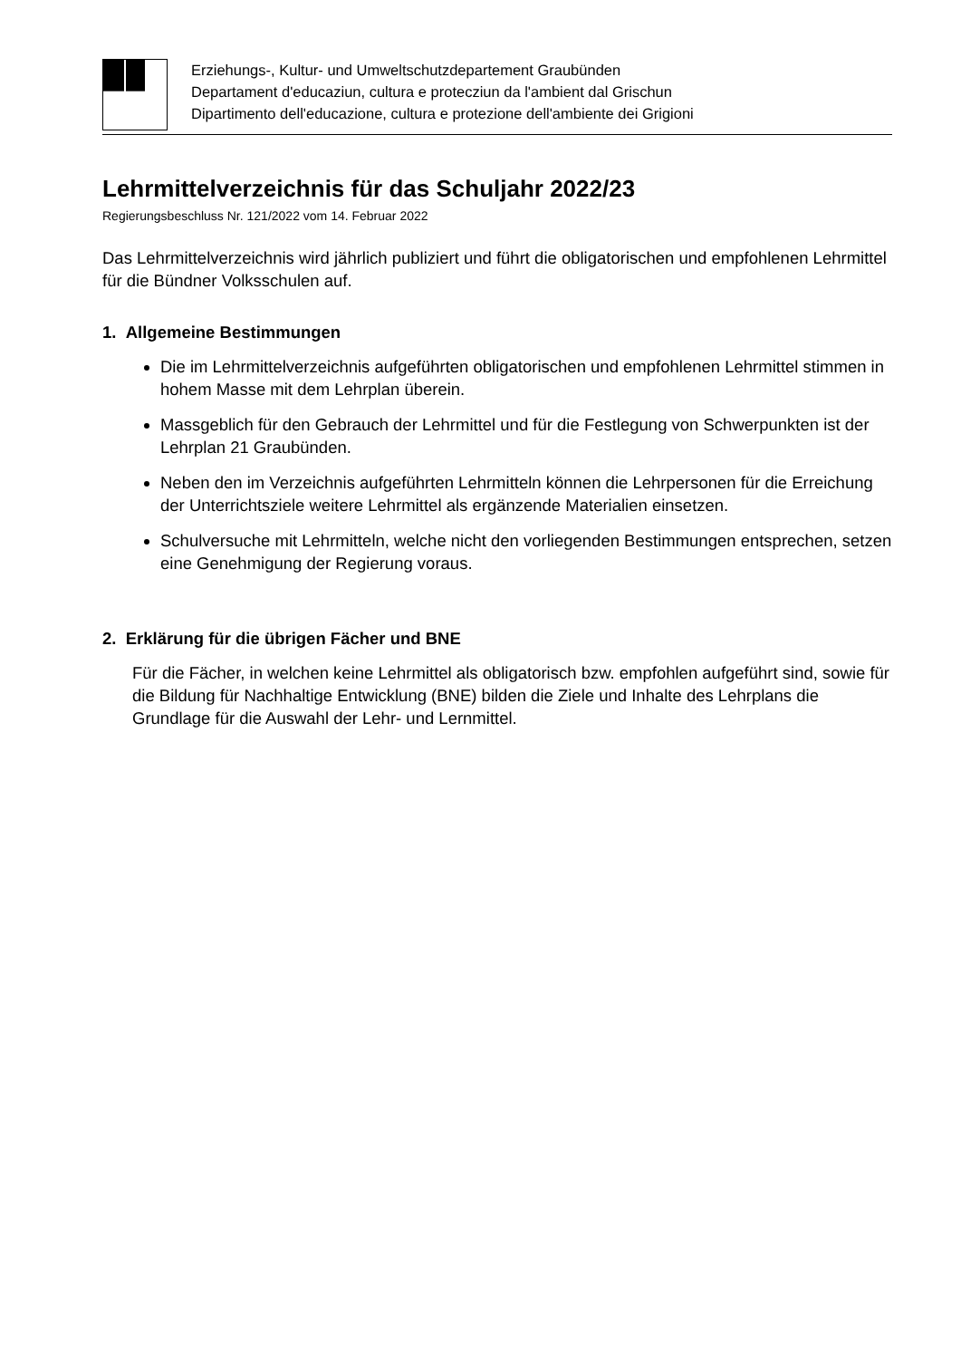Erziehungs-, Kultur- und Umweltschutzdepartement Graubünden
Departament d'educaziun, cultura e protecziun da l'ambient dal Grischun
Dipartimento dell'educazione, cultura e protezione dell'ambiente dei Grigioni
Lehrmittelverzeichnis für das Schuljahr 2022/23
Regierungsbeschluss Nr. 121/2022 vom 14. Februar 2022
Das Lehrmittelverzeichnis wird jährlich publiziert und führt die obligatorischen und empfohlenen Lehrmittel für die Bündner Volksschulen auf.
1. Allgemeine Bestimmungen
Die im Lehrmittelverzeichnis aufgeführten obligatorischen und empfohlenen Lehrmittel stimmen in hohem Masse mit dem Lehrplan überein.
Massgeblich für den Gebrauch der Lehrmittel und für die Festlegung von Schwerpunkten ist der Lehrplan 21 Graubünden.
Neben den im Verzeichnis aufgeführten Lehrmitteln können die Lehrpersonen für die Erreichung der Unterrichtsziele weitere Lehrmittel als ergänzende Materialien einsetzen.
Schulversuche mit Lehrmitteln, welche nicht den vorliegenden Bestimmungen entsprechen, setzen eine Genehmigung der Regierung voraus.
2. Erklärung für die übrigen Fächer und BNE
Für die Fächer, in welchen keine Lehrmittel als obligatorisch bzw. empfohlen aufgeführt sind, sowie für die Bildung für Nachhaltige Entwicklung (BNE) bilden die Ziele und Inhalte des Lehrplans die Grundlage für die Auswahl der Lehr- und Lernmittel.